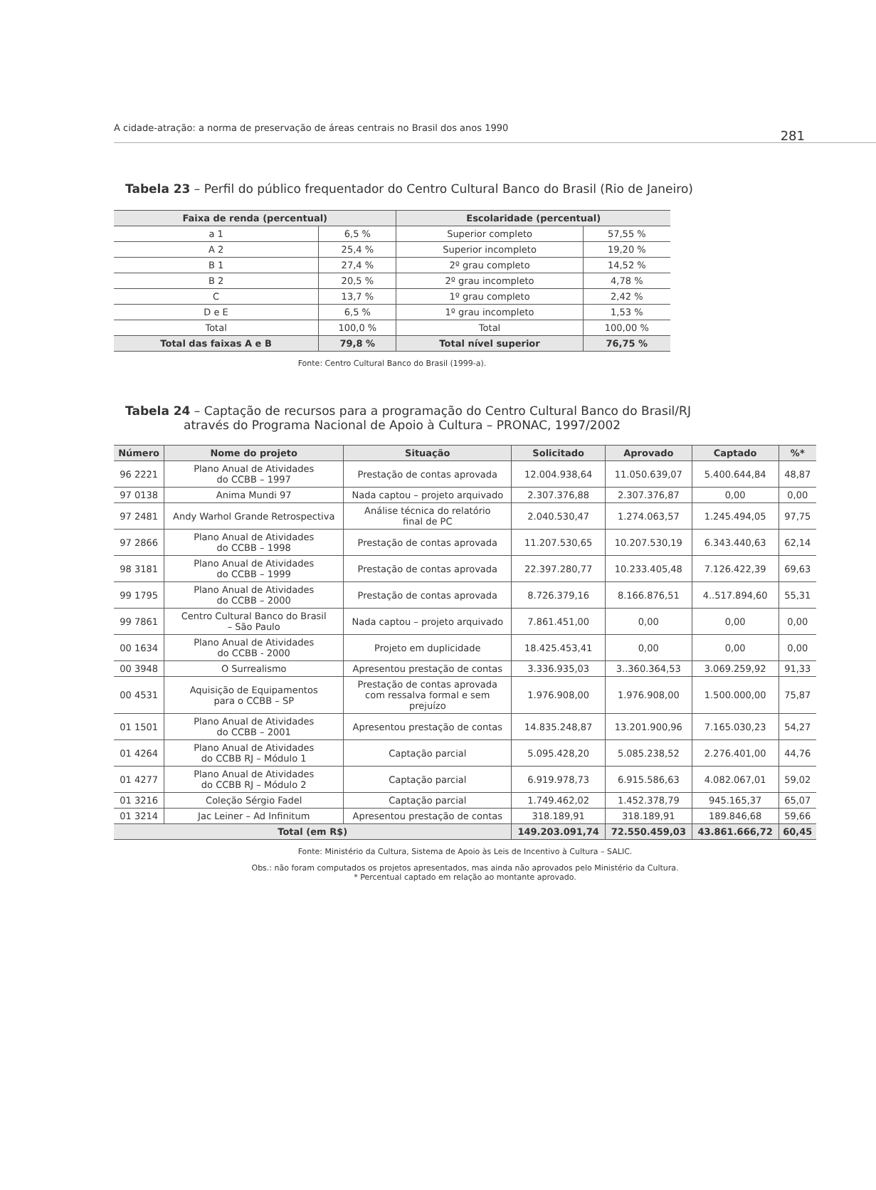A cidade-atração: a norma de preservação de áreas centrais no Brasil dos anos 1990
281
Tabela 23 – Perfil do público frequentador do Centro Cultural Banco do Brasil (Rio de Janeiro)
| Faixa de renda (percentual) | | Escolaridade (percentual) | |
| --- | --- | --- | --- |
| a 1 | 6,5 % | Superior completo | 57,55 % |
| A 2 | 25,4 % | Superior incompleto | 19,20 % |
| B 1 | 27,4 % | 2º grau completo | 14,52 % |
| B 2 | 20,5 % | 2º grau incompleto | 4,78 % |
| C | 13,7 % | 1º grau completo | 2,42 % |
| D e E | 6,5 % | 1º grau incompleto | 1,53 % |
| Total | 100,0 % | Total | 100,00 % |
| Total das faixas A e B | 79,8 % | Total nível superior | 76,75 % |
Fonte: Centro Cultural Banco do Brasil (1999-a).
Tabela 24 – Captação de recursos para a programação do Centro Cultural Banco do Brasil/RJ
através do Programa Nacional de Apoio à Cultura – PRONAC, 1997/2002
| Número | Nome do projeto | Situação | Solicitado | Aprovado | Captado | %* |
| --- | --- | --- | --- | --- | --- | --- |
| 96 2221 | Plano Anual de Atividades do CCBB – 1997 | Prestação de contas aprovada | 12.004.938,64 | 11.050.639,07 | 5.400.644,84 | 48,87 |
| 97 0138 | Anima Mundi 97 | Nada captou – projeto arquivado | 2.307.376,88 | 2.307.376,87 | 0,00 | 0,00 |
| 97 2481 | Andy Warhol Grande Retrospectiva | Análise técnica do relatório final de PC | 2.040.530,47 | 1.274.063,57 | 1.245.494,05 | 97,75 |
| 97 2866 | Plano Anual de Atividades do CCBB – 1998 | Prestação de contas aprovada | 11.207.530,65 | 10.207.530,19 | 6.343.440,63 | 62,14 |
| 98 3181 | Plano Anual de Atividades do CCBB – 1999 | Prestação de contas aprovada | 22.397.280,77 | 10.233.405,48 | 7.126.422,39 | 69,63 |
| 99 1795 | Plano Anual de Atividades do CCBB – 2000 | Prestação de contas aprovada | 8.726.379,16 | 8.166.876,51 | 4..517.894,60 | 55,31 |
| 99 7861 | Centro Cultural Banco do Brasil – São Paulo | Nada captou – projeto arquivado | 7.861.451,00 | 0,00 | 0,00 | 0,00 |
| 00 1634 | Plano Anual de Atividades do CCBB - 2000 | Projeto em duplicidade | 18.425.453,41 | 0,00 | 0,00 | 0,00 |
| 00 3948 | O Surrealismo | Apresentou prestação de contas | 3.336.935,03 | 3..360.364,53 | 3.069.259,92 | 91,33 |
| 00 4531 | Aquisição de Equipamentos para o CCBB – SP | Prestação de contas aprovada com ressalva formal e sem prejuízo | 1.976.908,00 | 1.976.908,00 | 1.500.000,00 | 75,87 |
| 01 1501 | Plano Anual de Atividades do CCBB – 2001 | Apresentou prestação de contas | 14.835.248,87 | 13.201.900,96 | 7.165.030,23 | 54,27 |
| 01 4264 | Plano Anual de Atividades do CCBB RJ – Módulo 1 | Captação parcial | 5.095.428,20 | 5.085.238,52 | 2.276.401,00 | 44,76 |
| 01 4277 | Plano Anual de Atividades do CCBB RJ – Módulo 2 | Captação parcial | 6.919.978,73 | 6.915.586,63 | 4.082.067,01 | 59,02 |
| 01 3216 | Coleção Sérgio Fadel | Captação parcial | 1.749.462,02 | 1.452.378,79 | 945.165,37 | 65,07 |
| 01 3214 | Jac Leiner – Ad Infinitum | Apresentou prestação de contas | 318.189,91 | 318.189,91 | 189.846,68 | 59,66 |
| Total (em R$) | | | 149.203.091,74 | 72.550.459,03 | 43.861.666,72 | 60,45 |
Fonte: Ministério da Cultura, Sistema de Apoio às Leis de Incentivo à Cultura – SALIC.
Obs.: não foram computados os projetos apresentados, mas ainda não aprovados pelo Ministério da Cultura.
* Percentual captado em relação ao montante aprovado.